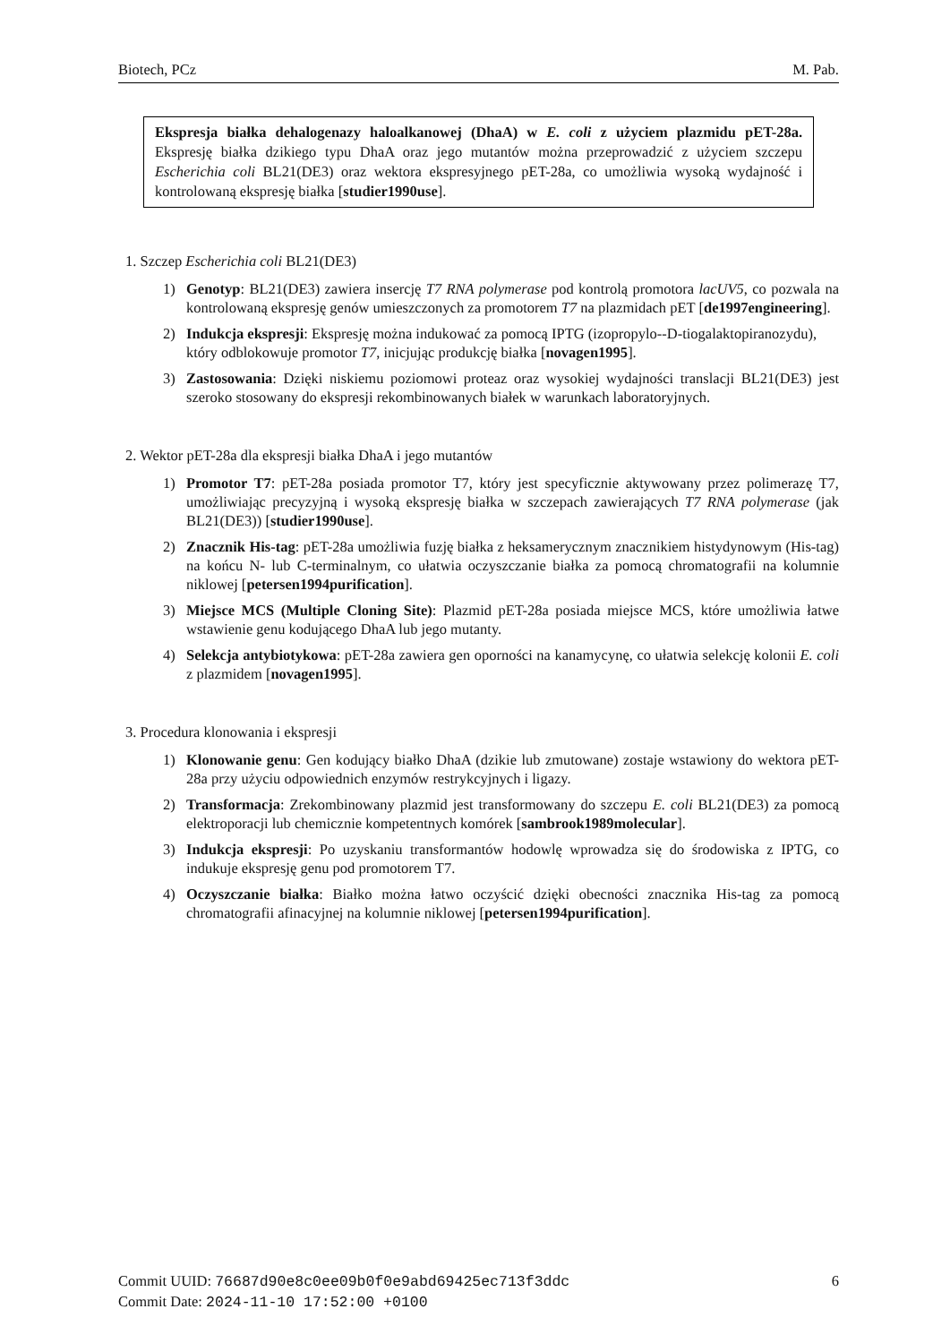Biotech, PCz M. Pab.
Ekspresja białka dehalogenazy haloalkanowej (DhaA) w E. coli z użyciem plazmidu pET-28a. Ekspresję białka dzikiego typu DhaA oraz jego mutantów można przeprowadzić z użyciem szczepu Escherichia coli BL21(DE3) oraz wektora ekspresyjnego pET-28a, co umożliwia wysoką wydajność i kontrolowaną ekspresję białka [studier1990use].
1. Szczep Escherichia coli BL21(DE3)
1) Genotyp: BL21(DE3) zawiera insercję T7 RNA polymerase pod kontrolą promotora lacUV5, co pozwala na kontrolowaną ekspresję genów umieszczonych za promotorem T7 na plazmidach pET [de1997engineering].
2) Indukcja ekspresji: Ekspresję można indukować za pomocą IPTG (izopropylo--D-tiogalaktopiranozydu),
który odblokowuje promotor T7, inicjując produkcję białka [novagen1995].
3) Zastosowania: Dzięki niskiemu poziomowi proteaz oraz wysokiej wydajności translacji BL21(DE3) jest szeroko stosowany do ekspresji rekombinowanych białek w warunkach laboratoryjnych.
2. Wektor pET-28a dla ekspresji białka DhaA i jego mutantów
1) Promotor T7: pET-28a posiada promotor T7, który jest specyficznie aktywowany przez polimerazę T7, umożliwiając precyzyjną i wysoką ekspresję białka w szczepach zawierających T7 RNA polymerase (jak BL21(DE3)) [studier1990use].
2) Znacznik His-tag: pET-28a umożliwia fuzję białka z heksamerycznym znacznikiem histydynowym (His-tag) na końcu N- lub C-terminalnym, co ułatwia oczyszczanie białka za pomocą chromatografii na kolumnie niklowej [petersen1994purification].
3) Miejsce MCS (Multiple Cloning Site): Plazmid pET-28a posiada miejsce MCS, które umożliwia łatwe wstawienie genu kodującego DhaA lub jego mutanty.
4) Selekcja antybiotykowa: pET-28a zawiera gen oporności na kanamycynę, co ułatwia selekcję kolonii E. coli z plazmidem [novagen1995].
3. Procedura klonowania i ekspresji
1) Klonowanie genu: Gen kodujący białko DhaA (dzikie lub zmutowane) zostaje wstawiony do wektora pET-28a przy użyciu odpowiednich enzymów restrykcyjnych i ligazy.
2) Transformacja: Zrekombinowany plazmid jest transformowany do szczepu E. coli BL21(DE3) za pomocą elektroporacji lub chemicznie kompetentnych komórek [sambrook1989molecular].
3) Indukcja ekspresji: Po uzyskaniu transformantów hodowlę wprowadza się do środowiska z IPTG, co indukuje ekspresję genu pod promotorem T7.
4) Oczyszczanie białka: Białko można łatwo oczyścić dzięki obecności znacznika His-tag za pomocą chromatografii afinacyjnej na kolumnie niklowej [petersen1994purification].
Commit UUID: 76687d90e8c0ee09b0f0e9abd69425ec713f3ddc
Commit Date: 2024-11-10 17:52:00 +0100
6